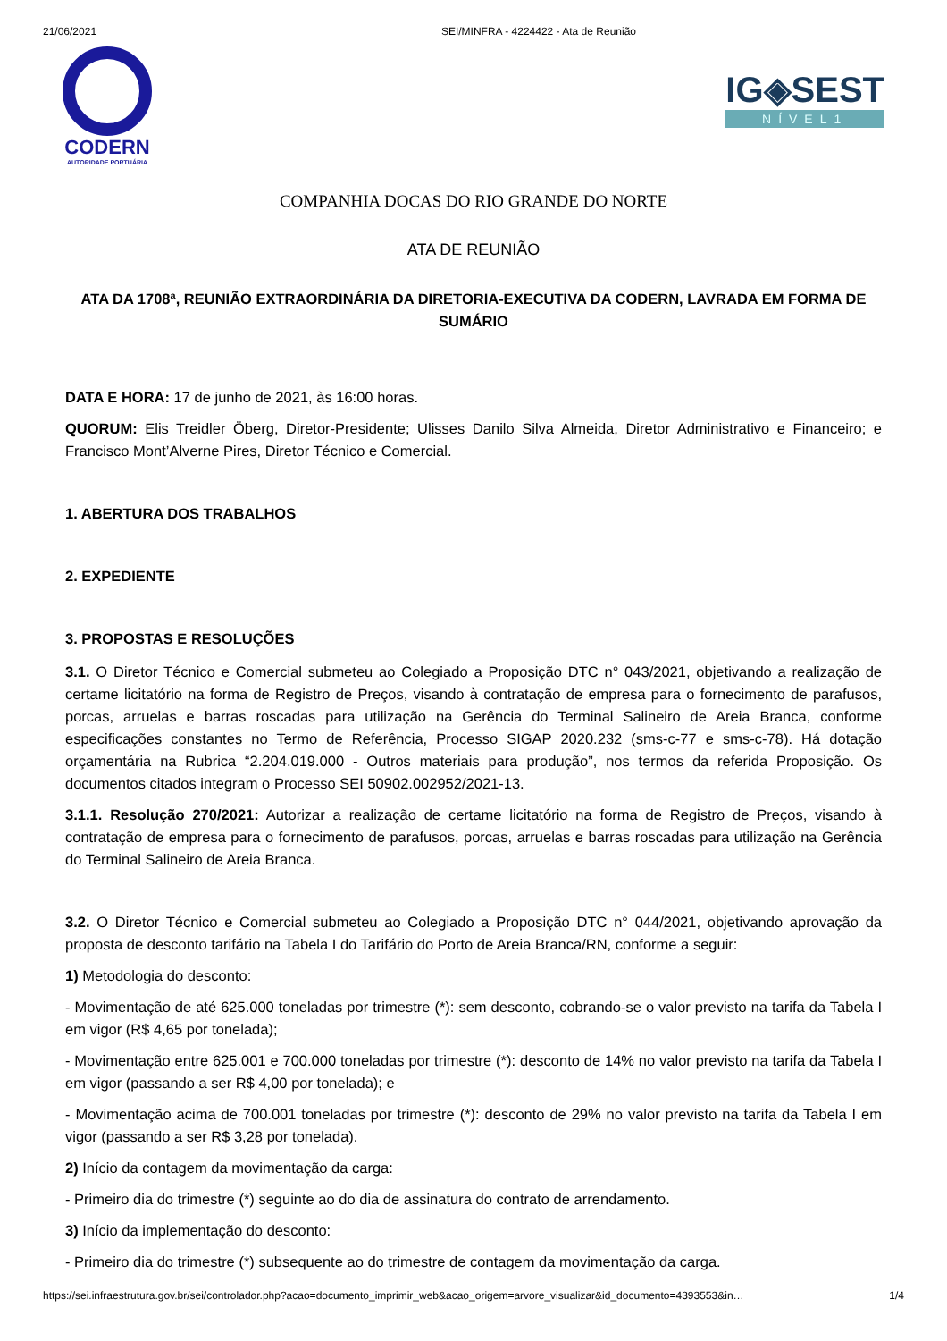21/06/2021 SEI/MINFRA - 4224422 - Ata de Reunião
CODERN
AUTORIDADE PORTUÁRIA
IG◈SEST
NÍVEL1
COMPANHIA DOCAS DO RIO GRANDE DO NORTE
ATA DE REUNIÃO
ATA DA 1708ª, REUNIÃO EXTRAORDINÁRIA DA DIRETORIA-EXECUTIVA DA CODERN, LAVRADA EM FORMA DE SUMÁRIO
DATA E HORA: 17 de junho de 2021, às 16:00 horas.
QUORUM: Elis Treidler Öberg, Diretor-Presidente; Ulisses Danilo Silva Almeida, Diretor Administrativo e Financeiro; e Francisco Mont’Alverne Pires, Diretor Técnico e Comercial.
1. ABERTURA DOS TRABALHOS
2. EXPEDIENTE
3. PROPOSTAS E RESOLUÇÕES
3.1. O Diretor Técnico e Comercial submeteu ao Colegiado a Proposição DTC n° 043/2021, objetivando a realização de certame licitatório na forma de Registro de Preços, visando à contratação de empresa para o fornecimento de parafusos, porcas, arruelas e barras roscadas para utilização na Gerência do Terminal Salineiro de Areia Branca, conforme especificações constantes no Termo de Referência, Processo SIGAP 2020.232 (sms-c-77 e sms-c-78). Há dotação orçamentária na Rubrica “2.204.019.000 - Outros materiais para produção”, nos termos da referida Proposição. Os documentos citados integram o Processo SEI 50902.002952/2021-13.
3.1.1. Resolução 270/2021: Autorizar a realização de certame licitatório na forma de Registro de Preços, visando à contratação de empresa para o fornecimento de parafusos, porcas, arruelas e barras roscadas para utilização na Gerência do Terminal Salineiro de Areia Branca.
3.2. O Diretor Técnico e Comercial submeteu ao Colegiado a Proposição DTC n° 044/2021, objetivando aprovação da proposta de desconto tarifário na Tabela I do Tarifário do Porto de Areia Branca/RN, conforme a seguir:
1) Metodologia do desconto:
- Movimentação de até 625.000 toneladas por trimestre (*): sem desconto, cobrando-se o valor previsto na tarifa da Tabela I em vigor (R$ 4,65 por tonelada);
- Movimentação entre 625.001 e 700.000 toneladas por trimestre (*): desconto de 14% no valor previsto na tarifa da Tabela I em vigor (passando a ser R$ 4,00 por tonelada); e
- Movimentação acima de 700.001 toneladas por trimestre (*): desconto de 29% no valor previsto na tarifa da Tabela I em vigor (passando a ser R$ 3,28 por tonelada).
2) Início da contagem da movimentação da carga:
- Primeiro dia do trimestre (*) seguinte ao do dia de assinatura do contrato de arrendamento.
3) Início da implementação do desconto:
- Primeiro dia do trimestre (*) subsequente ao do trimestre de contagem da movimentação da carga.
https://sei.infraestrutura.gov.br/sei/controlador.php?acao=documento_imprimir_web&acao_origem=arvore_visualizar&id_documento=4393553&in… 1/4